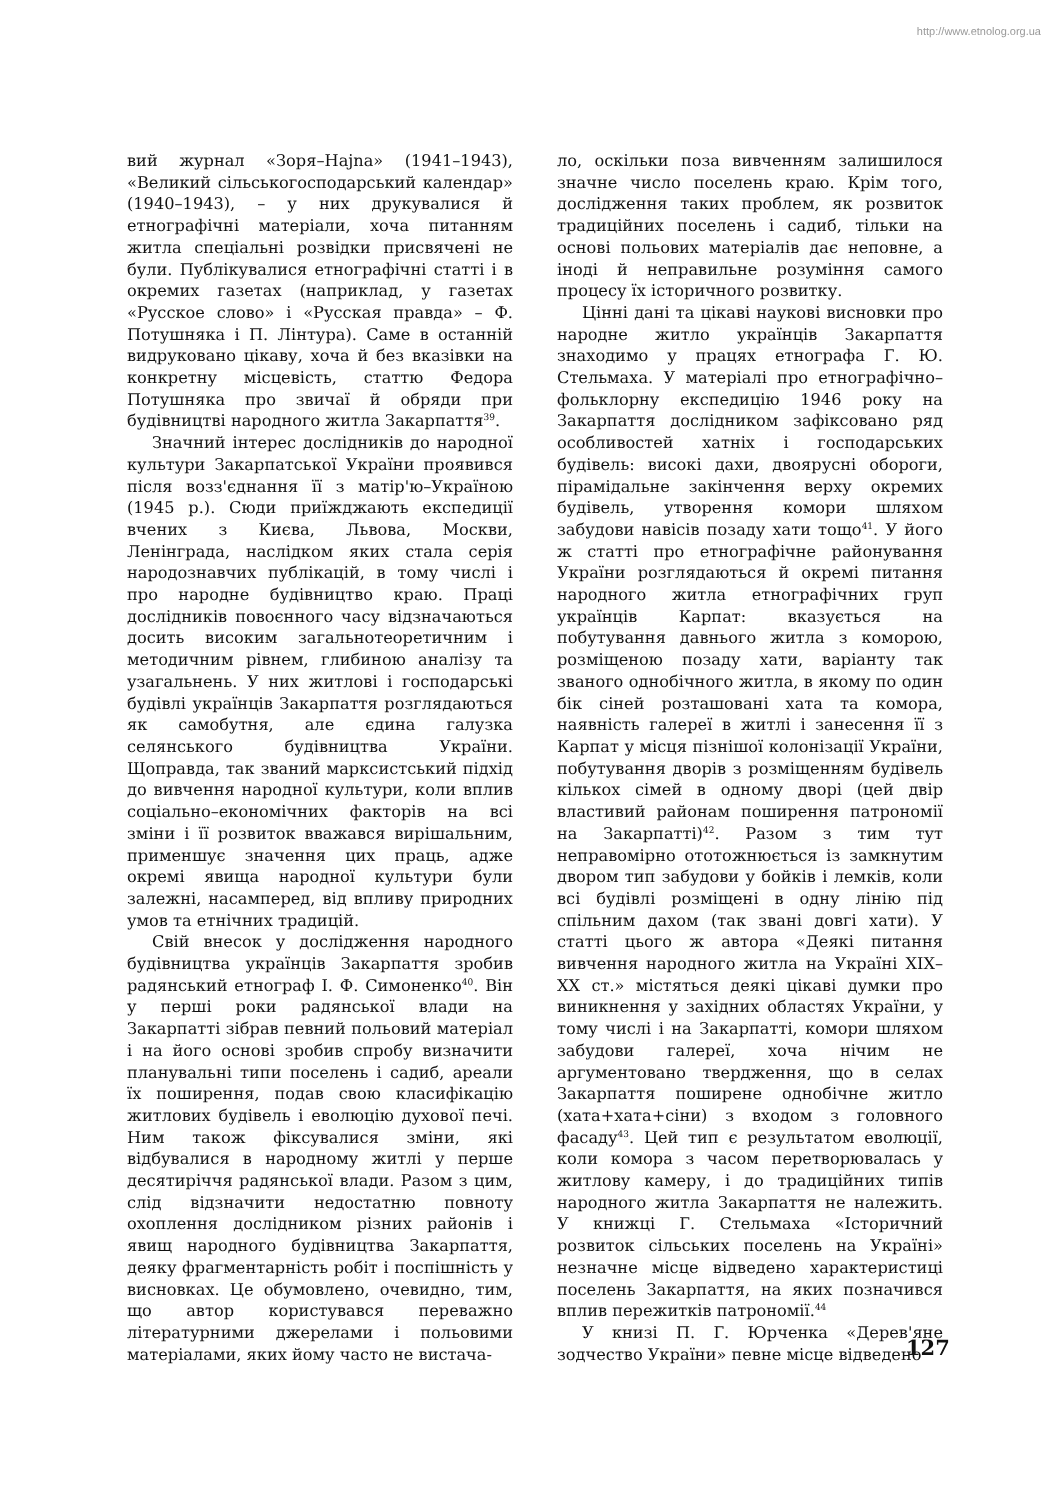http://www.etnolog.org.ua
вий журнал «Зоря–Hajna» (1941–1943), «Великий сільськогосподарський календар» (1940–1943), – у них друкувалися й етнографічні матеріали, хоча питанням житла спеціальні розвідки присвячені не були. Публікувалися етнографічні статті і в окремих газетах (наприклад, у газетах «Русское слово» і «Русская правда» – Ф. Потушняка і П. Лінтура). Саме в останній видруковано цікаву, хоча й без вказівки на конкретну місцевість, статтю Федора Потушняка про звичаї й обряди при будівництві народного житла Закарпаття<sup>39</sup>.
Значний інтерес дослідників до народної культури Закарпатської України проявився після возз'єднання її з матір'ю–Україною (1945 р.). Сюди приїжджають експедиції вчених з Києва, Львова, Москви, Ленінграда, наслідком яких стала серія народознавчих публікацій, в тому числі і про народне будівництво краю. Праці дослідників повоєнного часу відзначаються досить високим загальнотеоретичним і методичним рівнем, глибиною аналізу та узагальнень. У них житлові і господарські будівлі українців Закарпаття розглядаються як самобутня, але єдина галузка селянського будівництва України. Щоправда, так званий марксистський підхід до вивчення народної культури, коли вплив соціально–економічних факторів на всі зміни і її розвиток вважався вирішальним, применшує значення цих праць, адже окремі явища народної культури були залежні, насамперед, від впливу природних умов та етнічних традицій.
Свій внесок у дослідження народного будівництва українців Закарпаття зробив радянський етнограф І. Ф. Симоненко<sup>40</sup>. Він у перші роки радянської влади на Закарпатті зібрав певний польовий матеріал і на його основі зробив спробу визначити планувальні типи поселень і садиб, ареали їх поширення, подав свою класифікацію житлових будівель і еволюцію духової печі. Ним також фіксувалися зміни, які відбувалися в народному житлі у перше десятиріччя радянської влади. Разом з цим, слід відзначити недостатню повноту охоплення дослідником різних районів і явищ народного будівництва Закарпаття, деяку фрагментарність робіт і поспішність у висновках. Це обумовлено, очевидно, тим, що автор користувався переважно літературними джерелами і польовими матеріалами, яких йому часто не вистача-
ло, оскільки поза вивченням залишилося значне число поселень краю. Крім того, дослідження таких проблем, як розвиток традиційних поселень і садиб, тільки на основі польових матеріалів дає неповне, а іноді й неправильне розуміння самого процесу їх історичного розвитку.
Цінні дані та цікаві наукові висновки про народне житло українців Закарпаття знаходимо у працях етнографа Г. Ю. Стельмаха. У матеріалі про етнографічно–фольклорну експедицію 1946 року на Закарпаття дослідником зафіксовано ряд особливостей хатніх і господарських будівель: високі дахи, двоярусні обороги, пірамідальне закінчення верху окремих будівель, утворення комори шляхом забудови навісів позаду хати тощо<sup>41</sup>. У його ж статті про етнографічне районування України розглядаються й окремі питання народного житла етнографічних груп українців Карпат: вказується на побутування давнього житла з коморою, розміщеною позаду хати, варіанту так званого однобічного житла, в якому по один бік сіней розташовані хата та комора, наявність галереї в житлі і занесення її з Карпат у місця пізнішої колонізації України, побутування дворів з розміщенням будівель кількох сімей в одному дворі (цей двір властивий районам поширення патрономії на Закарпатті)<sup>42</sup>. Разом з тим тут неправомірно ототожнюється із замкнутим двором тип забудови у бойків і лемків, коли всі будівлі розміщені в одну лінію під спільним дахом (так звані довгі хати). У статті цього ж автора «Деякі питання вивчення народного житла на Україні XIX–XX ст.» містяться деякі цікаві думки про виникнення у західних областях України, у тому числі і на Закарпатті, комори шляхом забудови галереї, хоча нічим не аргументовано твердження, що в селах Закарпаття поширене однобічне житло (хата+хата+сіни) з входом з головного фасаду<sup>43</sup>. Цей тип є результатом еволюції, коли комора з часом перетворювалась у житлову камеру, і до традиційних типів народного житла Закарпаття не належить. У книжці Г. Стельмаха «Історичний розвиток сільських поселень на Україні» незначне місце відведено характеристиці поселень Закарпаття, на яких позначився вплив пережитків патрономії.<sup>44</sup>
У книзі П. Г. Юрченка «Дерев'яне зодчество України» певне місце відведено
127